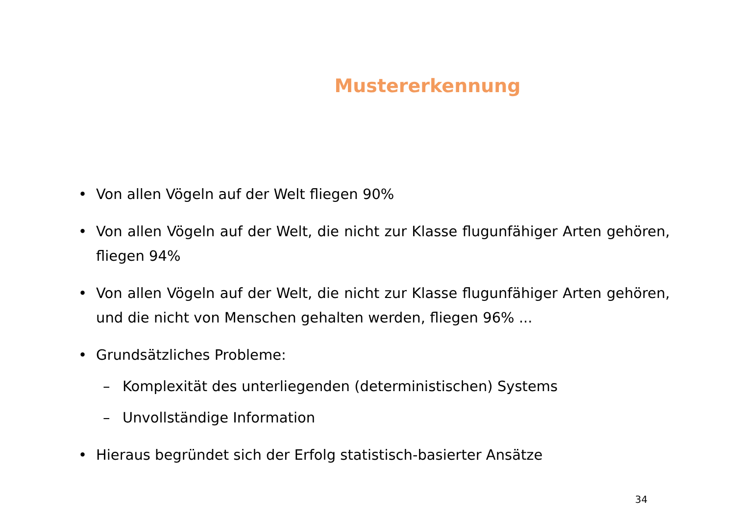Mustererkennung
• Von allen Vögeln auf der Welt fliegen 90%
• Von allen Vögeln auf der Welt, die nicht zur Klasse flugunfähiger Arten gehören, fliegen 94%
• Von allen Vögeln auf der Welt, die nicht zur Klasse flugunfähiger Arten gehören, und die nicht von Menschen gehalten werden, fliegen 96% ...
• Grundsätzliches Probleme:
– Komplexität des unterliegenden (deterministischen) Systems
– Unvollständige Information
• Hieraus begründet sich der Erfolg statistisch-basierter Ansätze
34